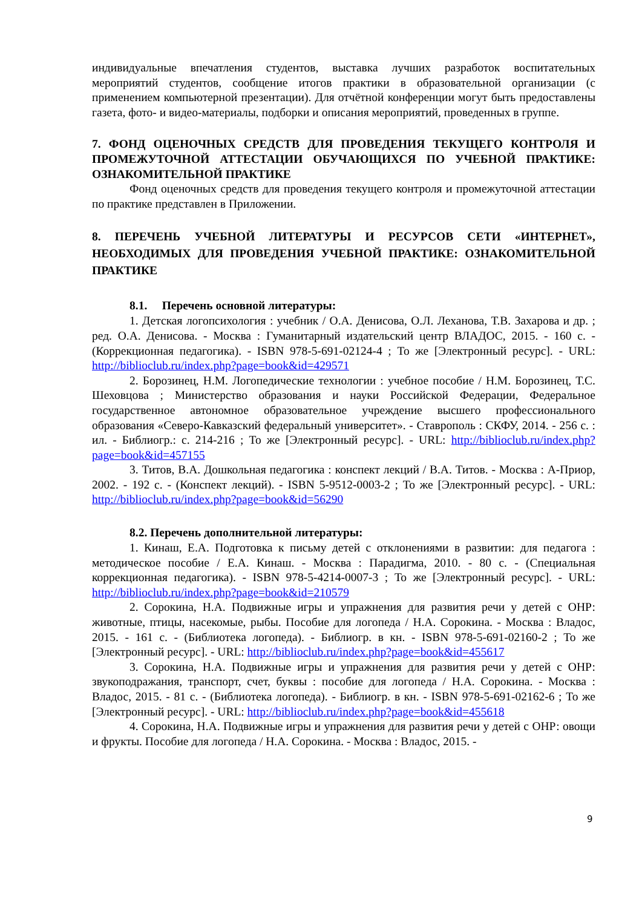индивидуальные впечатления студентов, выставка лучших разработок воспитательных мероприятий студентов, сообщение итогов практики в образовательной организации (с применением компьютерной презентации). Для отчётной конференции могут быть предоставлены газета, фото- и видео-материалы, подборки и описания мероприятий, проведенных в группе.
7. ФОНД ОЦЕНОЧНЫХ СРЕДСТВ ДЛЯ ПРОВЕДЕНИЯ ТЕКУЩЕГО КОНТРОЛЯ И ПРОМЕЖУТОЧНОЙ АТТЕСТАЦИИ ОБУЧАЮЩИХСЯ ПО УЧЕБНОЙ ПРАКТИКЕ: ОЗНАКОМИТЕЛЬНОЙ ПРАКТИКЕ
Фонд оценочных средств для проведения текущего контроля и промежуточной аттестации по практике представлен в Приложении.
8. ПЕРЕЧЕНЬ УЧЕБНОЙ ЛИТЕРАТУРЫ И РЕСУРСОВ СЕТИ «ИНТЕРНЕТ», НЕОБХОДИМЫХ ДЛЯ ПРОВЕДЕНИЯ УЧЕБНОЙ ПРАКТИКЕ: ОЗНАКОМИТЕЛЬНОЙ ПРАКТИКЕ
8.1. Перечень основной литературы:
1. Детская логопсихология : учебник / О.А. Денисова, О.Л. Леханова, Т.В. Захарова и др. ; ред. О.А. Денисова. - Москва : Гуманитарный издательский центр ВЛАДОС, 2015. - 160 с. - (Коррекционная педагогика). - ISBN 978-5-691-02124-4 ; То же [Электронный ресурс]. - URL: http://biblioclub.ru/index.php?page=book&id=429571
2. Борозинец, Н.М. Логопедические технологии : учебное пособие / Н.М. Борозинец, Т.С. Шеховцова ; Министерство образования и науки Российской Федерации, Федеральное государственное автономное образовательное учреждение высшего профессионального образования «Северо-Кавказский федеральный университет». - Ставрополь : СКФУ, 2014. - 256 с. : ил. - Библиогр.: с. 214-216 ; То же [Электронный ресурс]. - URL: http://biblioclub.ru/index.php?page=book&id=457155
3. Титов, В.А. Дошкольная педагогика : конспект лекций / В.А. Титов. - Москва : А-Приор, 2002. - 192 с. - (Конспект лекций). - ISBN 5-9512-0003-2 ; То же [Электронный ресурс]. - URL: http://biblioclub.ru/index.php?page=book&id=56290
8.2. Перечень дополнительной литературы:
1. Кинаш, Е.А. Подготовка к письму детей с отклонениями в развитии: для педагога : методическое пособие / Е.А. Кинаш. - Москва : Парадигма, 2010. - 80 с. - (Специальная коррекционная педагогика). - ISBN 978-5-4214-0007-3 ; То же [Электронный ресурс]. - URL: http://biblioclub.ru/index.php?page=book&id=210579
2. Сорокина, Н.А. Подвижные игры и упражнения для развития речи у детей с ОНР: животные, птицы, насекомые, рыбы. Пособие для логопеда / Н.А. Сорокина. - Москва : Владос, 2015. - 161 с. - (Библиотека логопеда). - Библиогр. в кн. - ISBN 978-5-691-02160-2 ; То же [Электронный ресурс]. - URL: http://biblioclub.ru/index.php?page=book&id=455617
3. Сорокина, Н.А. Подвижные игры и упражнения для развития речи у детей с ОНР: звукоподражания, транспорт, счет, буквы : пособие для логопеда / Н.А. Сорокина. - Москва : Владос, 2015. - 81 с. - (Библиотека логопеда). - Библиогр. в кн. - ISBN 978-5-691-02162-6 ; То же [Электронный ресурс]. - URL: http://biblioclub.ru/index.php?page=book&id=455618
4. Сорокина, Н.А. Подвижные игры и упражнения для развития речи у детей с ОНР: овощи и фрукты. Пособие для логопеда / Н.А. Сорокина. - Москва : Владос, 2015. -
9